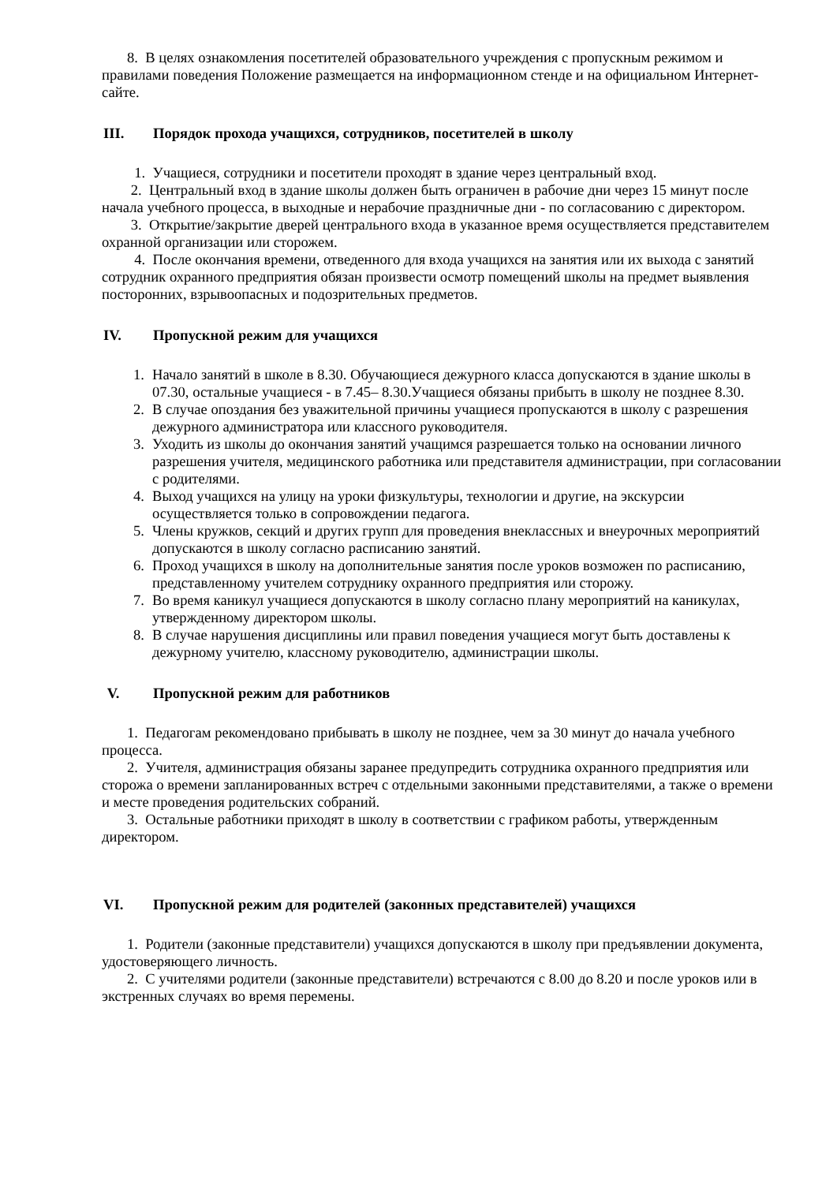8. В целях ознакомления посетителей образовательного учреждения с пропускным режимом и правилами поведения Положение размещается на информационном стенде и на официальном Интернет-сайте.
III. Порядок прохода учащихся, сотрудников, посетителей в школу
1. Учащиеся, сотрудники и посетители проходят в здание через центральный вход.
2. Центральный вход в здание школы должен быть ограничен в рабочие дни через 15 минут после начала учебного процесса, в выходные и нерабочие праздничные дни - по согласованию с директором.
3. Открытие/закрытие дверей центрального входа в указанное время осуществляется представителем охранной организации или сторожем.
4. После окончания времени, отведенного для входа учащихся на занятия или их выхода с занятий сотрудник охранного предприятия обязан произвести осмотр помещений школы на предмет выявления посторонних, взрывоопасных и подозрительных предметов.
IV. Пропускной режим для учащихся
1. Начало занятий в школе в 8.30. Обучающиеся дежурного класса допускаются в здание школы в 07.30, остальные учащиеся - в 7.45– 8.30.Учащиеся обязаны прибыть в школу не позднее 8.30.
2. В случае опоздания без уважительной причины учащиеся пропускаются в школу с разрешения дежурного администратора или классного руководителя.
3. Уходить из школы до окончания занятий учащимся разрешается только на основании личного разрешения учителя, медицинского работника или представителя администрации, при согласовании с родителями.
4. Выход учащихся на улицу на уроки физкультуры, технологии и другие, на экскурсии осуществляется только в сопровождении педагога.
5. Члены кружков, секций и других групп для проведения внеклассных и внеурочных мероприятий допускаются в школу согласно расписанию занятий.
6. Проход учащихся в школу на дополнительные занятия после уроков возможен по расписанию, представленному учителем сотруднику охранного предприятия или сторожу.
7. Во время каникул учащиеся допускаются в школу согласно плану мероприятий на каникулах, утвержденному директором школы.
8. В случае нарушения дисциплины или правил поведения учащиеся могут быть доставлены к дежурному учителю, классному руководителю, администрации школы.
V. Пропускной режим для работников
1. Педагогам рекомендовано прибывать в школу не позднее, чем за 30 минут до начала учебного процесса.
2. Учителя, администрация обязаны заранее предупредить сотрудника охранного предприятия или сторожа о времени запланированных встреч с отдельными законными представителями, а также о времени и месте проведения родительских собраний.
3. Остальные работники приходят в школу в соответствии с графиком работы, утвержденным директором.
VI. Пропускной режим для родителей (законных представителей) учащихся
1. Родители (законные представители) учащихся допускаются в школу при предъявлении документа, удостоверяющего личность.
2. С учителями родители (законные представители) встречаются с 8.00 до 8.20 и после уроков или в экстренных случаях во время перемены.